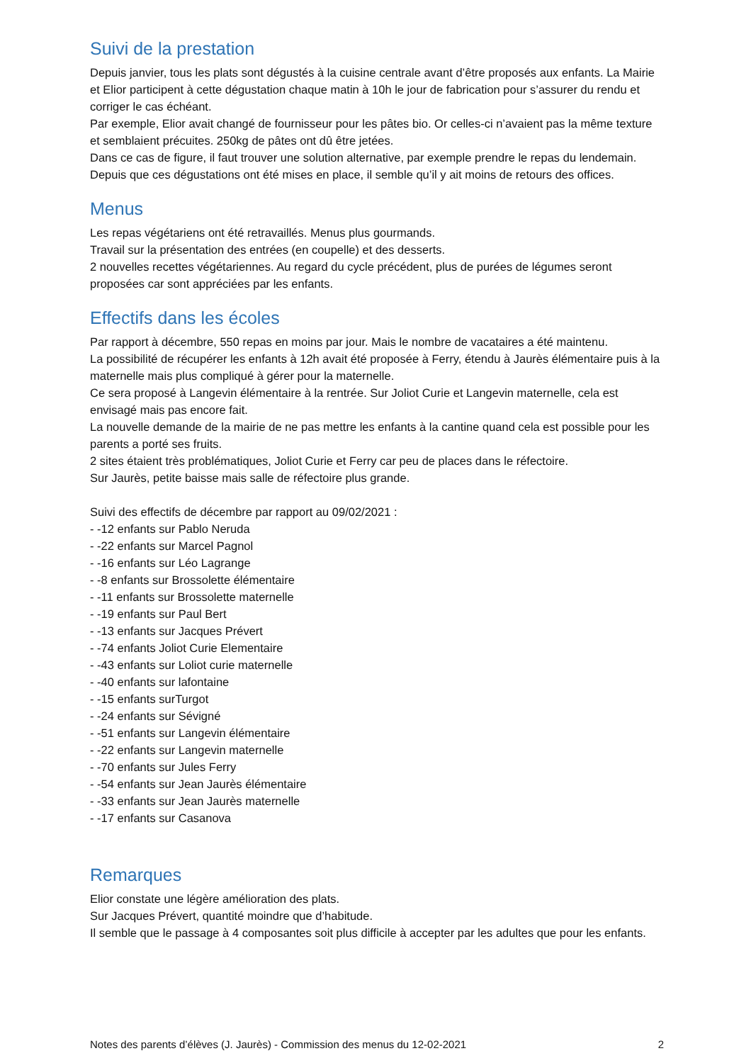Suivi de la prestation
Depuis janvier, tous les plats sont dégustés à la cuisine centrale avant d’être proposés aux enfants. La Mairie et Elior participent à cette dégustation chaque matin à 10h le jour de fabrication pour s’assurer du rendu et corriger le cas échéant.
Par exemple, Elior avait changé de fournisseur pour les pâtes bio. Or celles-ci n’avaient pas la même texture et semblaient précuites. 250kg de pâtes ont dû être jetées.
Dans ce cas de figure, il faut trouver une solution alternative, par exemple prendre le repas du lendemain.
Depuis que ces dégustations ont été mises en place, il semble qu’il y ait moins de retours des offices.
Menus
Les repas végétariens ont été retravaillés. Menus plus gourmands.
Travail sur la présentation des entrées (en coupelle) et des desserts.
2 nouvelles recettes végétariennes. Au regard du cycle précédent, plus de purées de légumes seront proposées car sont appréciées par les enfants.
Effectifs dans les écoles
Par rapport à décembre, 550 repas en moins par jour. Mais le nombre de vacataires a été maintenu.
La possibilité de récupérer les enfants à 12h avait été proposée à Ferry, étendu à Jaurès élémentaire puis à la maternelle mais plus compliqué à gérer pour la maternelle.
Ce sera proposé à Langevin élémentaire à la rentrée. Sur Joliot Curie et Langevin maternelle, cela est envisagé mais pas encore fait.
La nouvelle demande de la mairie de ne pas mettre les enfants à la cantine quand cela est possible pour les parents a porté ses fruits.
2 sites étaient très problématiques, Joliot Curie et Ferry car peu de places dans le réfectoire.
Sur Jaurès, petite baisse mais salle de réfectoire plus grande.
Suivi des effectifs de décembre par rapport au 09/02/2021 :
- -12 enfants sur Pablo Neruda
- -22 enfants sur Marcel Pagnol
- -16 enfants sur Léo Lagrange
- -8 enfants sur Brossolette élémentaire
- -11 enfants sur Brossolette maternelle
- -19 enfants sur Paul Bert
- -13 enfants sur Jacques Prévert
- -74 enfants Joliot Curie Elementaire
- -43 enfants sur Loliot curie maternelle
- -40 enfants sur lafontaine
- -15 enfants surTurgot
- -24 enfants sur Sévigné
- -51 enfants sur Langevin élémentaire
- -22 enfants sur Langevin maternelle
- -70 enfants sur Jules Ferry
- -54 enfants sur Jean Jaurès élémentaire
- -33 enfants sur Jean Jaurès maternelle
- -17 enfants sur Casanova
Remarques
Elior constate une légère amélioration des plats.
Sur Jacques Prévert, quantité moindre que d’habitude.
Il semble que le passage à 4 composantes soit plus difficile à accepter par les adultes que pour les enfants.
Notes des parents d’élèves (J. Jaurès) - Commission des menus du 12-02-2021 2